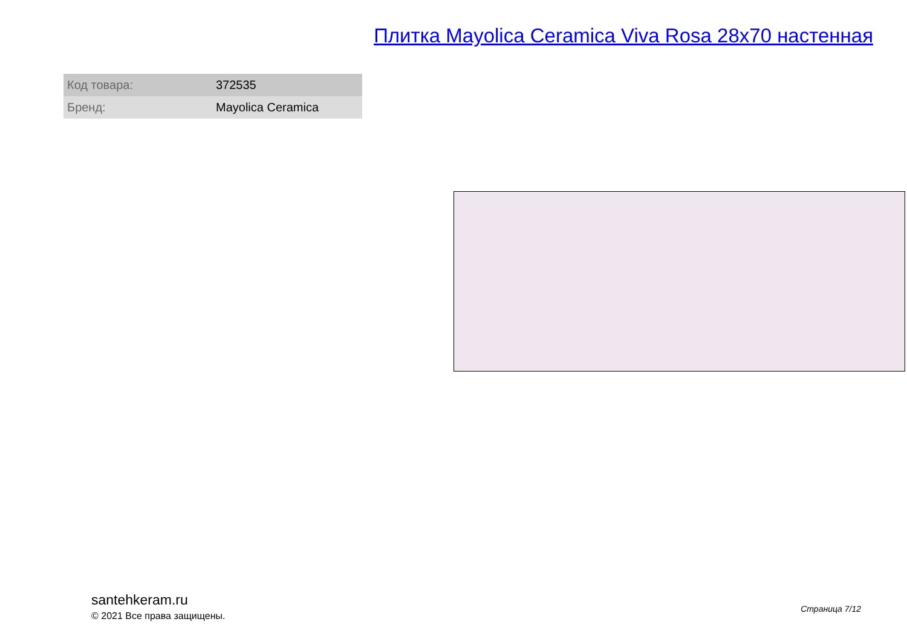Плитка Mayolica Ceramica Viva Rosa 28x70 настенная
| Код товара: | 372535 |
| Бренд: | Mayolica Ceramica |
santehkeram.ru
© 2021 Все права защищены.
Страница 7/12